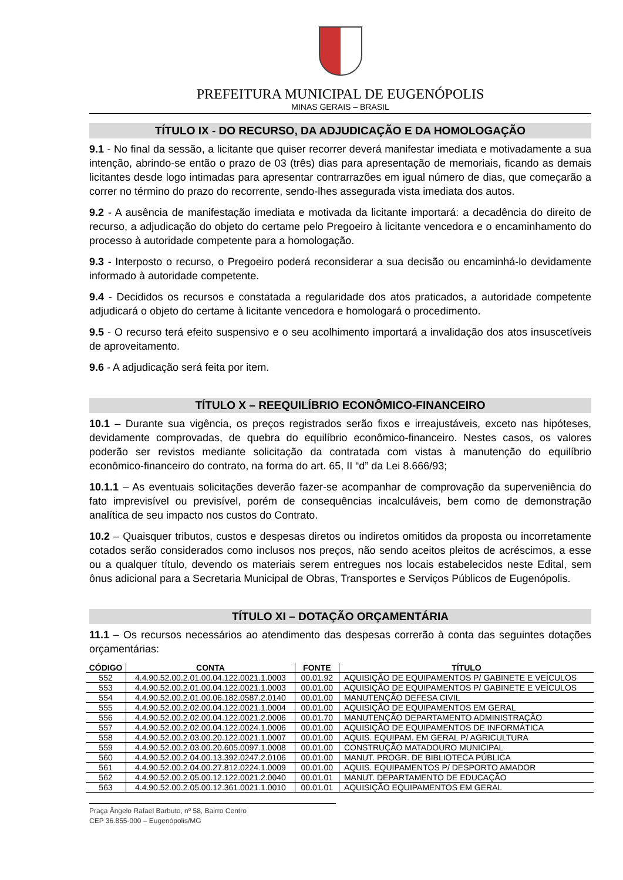PREFEITURA MUNICIPAL DE EUGENÓPOLIS
MINAS GERAIS – BRASIL
TÍTULO IX - DO RECURSO, DA ADJUDICAÇÃO E DA HOMOLOGAÇÃO
9.1 - No final da sessão, a licitante que quiser recorrer deverá manifestar imediata e motivadamente a sua intenção, abrindo-se então o prazo de 03 (três) dias para apresentação de memoriais, ficando as demais licitantes desde logo intimadas para apresentar contrarrazões em igual número de dias, que começarão a correr no término do prazo do recorrente, sendo-lhes assegurada vista imediata dos autos.
9.2 - A ausência de manifestação imediata e motivada da licitante importará: a decadência do direito de recurso, a adjudicação do objeto do certame pelo Pregoeiro à licitante vencedora e o encaminhamento do processo à autoridade competente para a homologação.
9.3 - Interposto o recurso, o Pregoeiro poderá reconsiderar a sua decisão ou encaminhá-lo devidamente informado à autoridade competente.
9.4 - Decididos os recursos e constatada a regularidade dos atos praticados, a autoridade competente adjudicará o objeto do certame à licitante vencedora e homologará o procedimento.
9.5 - O recurso terá efeito suspensivo e o seu acolhimento importará a invalidação dos atos insuscetíveis de aproveitamento.
9.6 - A adjudicação será feita por item.
TÍTULO X – REEQUILÍBRIO ECONÔMICO-FINANCEIRO
10.1 – Durante sua vigência, os preços registrados serão fixos e irreajustáveis, exceto nas hipóteses, devidamente comprovadas, de quebra do equilíbrio econômico-financeiro. Nestes casos, os valores poderão ser revistos mediante solicitação da contratada com vistas à manutenção do equilíbrio econômico-financeiro do contrato, na forma do art. 65, II “d” da Lei 8.666/93;
10.1.1 – As eventuais solicitações deverão fazer-se acompanhar de comprovação da superveniência do fato imprevisível ou previsível, porém de consequências incalculáveis, bem como de demonstração analítica de seu impacto nos custos do Contrato.
10.2 – Quaisquer tributos, custos e despesas diretos ou indiretos omitidos da proposta ou incorretamente cotados serão considerados como inclusos nos preços, não sendo aceitos pleitos de acréscimos, a esse ou a qualquer título, devendo os materiais serem entregues nos locais estabelecidos neste Edital, sem ônus adicional para a Secretaria Municipal de Obras, Transportes e Serviços Públicos de Eugenópolis.
TÍTULO XI – DOTAÇÃO ORÇAMENTÁRIA
11.1 – Os recursos necessários ao atendimento das despesas correrão à conta das seguintes dotações orçamentárias:
| CÓDIGO | CONTA | FONTE | TÍTULO |
| --- | --- | --- | --- |
| 552 | 4.4.90.52.00.2.01.00.04.122.0021.1.0003 | 00.01.92 | AQUISIÇÃO DE EQUIPAMENTOS P/ GABINETE E VEÍCULOS |
| 553 | 4.4.90.52.00.2.01.00.04.122.0021.1.0003 | 00.01.00 | AQUISIÇÃO DE EQUIPAMENTOS P/ GABINETE E VEÍCULOS |
| 554 | 4.4.90.52.00.2.01.00.06.182.0587.2.0140 | 00.01.00 | MANUTENÇÃO DEFESA CIVIL |
| 555 | 4.4.90.52.00.2.02.00.04.122.0021.1.0004 | 00.01.00 | AQUISIÇÃO DE EQUIPAMENTOS EM GERAL |
| 556 | 4.4.90.52.00.2.02.00.04.122.0021.2.0006 | 00.01.70 | MANUTENÇÃO DEPARTAMENTO ADMINISTRAÇÃO |
| 557 | 4.4.90.52.00.2.02.00.04.122.0024.1.0006 | 00.01.00 | AQUISIÇÃO DE EQUIPAMENTOS DE INFORMÁTICA |
| 558 | 4.4.90.52.00.2.03.00.20.122.0021.1.0007 | 00.01.00 | AQUIS. EQUIPAM. EM GERAL P/ AGRICULTURA |
| 559 | 4.4.90.52.00.2.03.00.20.605.0097.1.0008 | 00.01.00 | CONSTRUÇÃO MATADOURO MUNICIPAL |
| 560 | 4.4.90.52.00.2.04.00.13.392.0247.2.0106 | 00.01.00 | MANUT. PROGR. DE BIBLIOTECA PÚBLICA |
| 561 | 4.4.90.52.00.2.04.00.27.812.0224.1.0009 | 00.01.00 | AQUIS. EQUIPAMENTOS P/ DESPORTO AMADOR |
| 562 | 4.4.90.52.00.2.05.00.12.122.0021.2.0040 | 00.01.01 | MANUT. DEPARTAMENTO DE EDUCAÇÃO |
| 563 | 4.4.90.52.00.2.05.00.12.361.0021.1.0010 | 00.01.01 | AQUISIÇÃO EQUIPAMENTOS EM GERAL |
Praça Ângelo Rafael Barbuto, nº 58, Bairro Centro
CEP 36.855-000 – Eugenópolis/MG